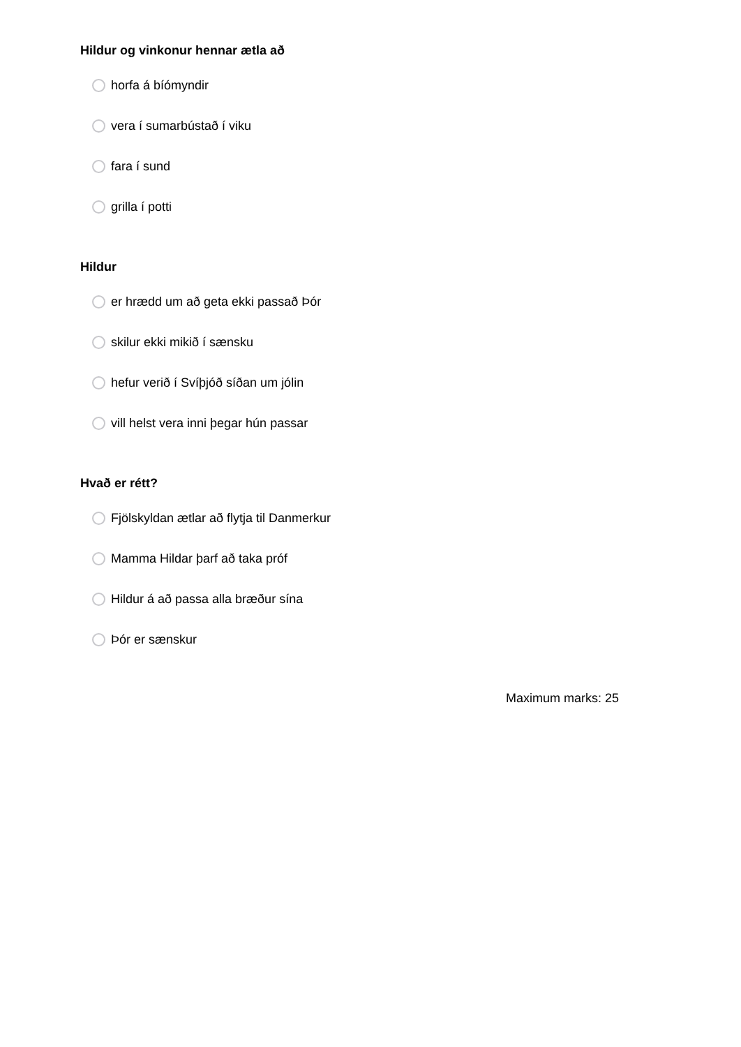Hildur og vinkonur hennar ætla að
horfa á bíómyndir
vera í sumarbústað í viku
fara í sund
grilla í potti
Hildur
er hrædd um að geta ekki passað Þór
skilur ekki mikið í sænsku
hefur verið í Svíþjóð síðan um jólin
vill helst vera inni þegar hún passar
Hvað er rétt?
Fjölskyldan ætlar að flytja til Danmerkur
Mamma Hildar þarf að taka próf
Hildur á að passa alla bræður sína
Þór er sænskur
Maximum marks: 25